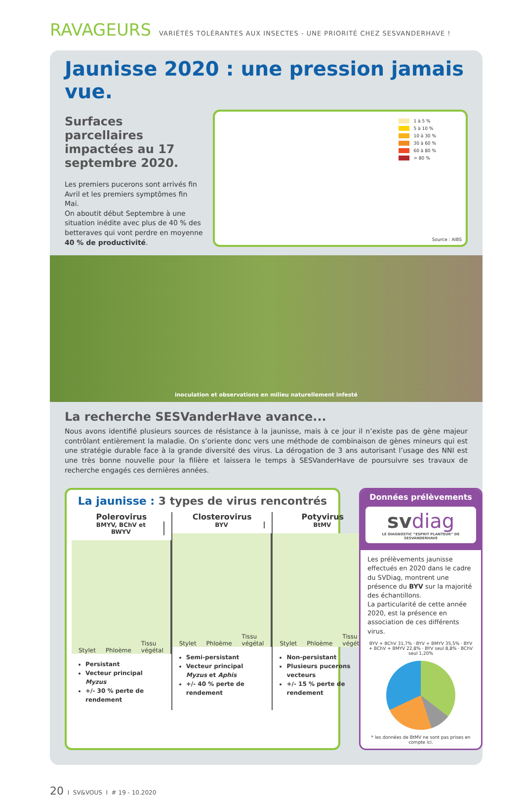RAVAGEURS VARIÉTÉS TOLÉRANTES AUX INSECTES - UNE PRIORITÉ CHEZ SESVANDERHAVE !
Jaunisse 2020 : une pression jamais vue.
Surfaces parcellaires impactées au 17 septembre 2020.
Les premiers pucerons sont arrivés fin Avril et les premiers symptômes fin Mai.
On aboutit début Septembre à une situation inédite avec plus de 40 % des betteraves qui vont perdre en moyenne 40 % de productivité.
1 à 5 %
5 à 10 %
10 à 30 %
30 à 60 %
60 à 80 %
> 80 %
Source : AIBS
inoculation et observations en milieu naturellement infesté
La recherche SESVanderHave avance...
Nous avons identifié plusieurs sources de résistance à la jaunisse, mais à ce jour il n’existe pas de gène majeur contrôlant entièrement la maladie. On s’oriente donc vers une méthode de combinaison de gènes mineurs qui est une stratégie durable face à la grande diversité des virus. La dérogation de 3 ans autorisant l’usage des NNI est une très bonne nouvelle pour la filière et laissera le temps à SESVanderHave de poursuivre ses travaux de recherche engagés ces dernières années.
La jaunisse : 3 types de virus rencontrés
Polerovirus
BMYV, BChV et BWYV
Stylet Phloème Tissu végétal
Persistant
Vecteur principal Myzus
+/- 30 % perte de rendement
Closterovirus
BYV
Stylet Phloème Tissu végétal
Semi-persistant
Vecteur principal Myzus et Aphis
+/- 40 % perte de rendement
Potyvirus
BtMV
Stylet Phloème Tissu végétal
Non-persistant
Plusieurs pucerons vecteurs
+/- 15 % perte de rendement
Données prélèvements
svdiag
LE DIAGNOSTIC “ESPRIT PLANTEUR” DE SESVANDERHAVE
Les prélèvements jaunisse effectués en 2020 dans le cadre du SVDiag, montrent une présence du BYV sur la majorité des échantillons.
La particularité de cette année 2020, est la présence en association de ces différents virus.
BYV + BChV 31,7% · BYV + BMYV 35,5% · BYV + BChV + BMYV 22,8% · BYV seul 8,8% · BChV seul 1,20%
* les données de BtMV ne sont pas prises en compte ici.
20 I SV&VOUS I # 19 - 10.2020